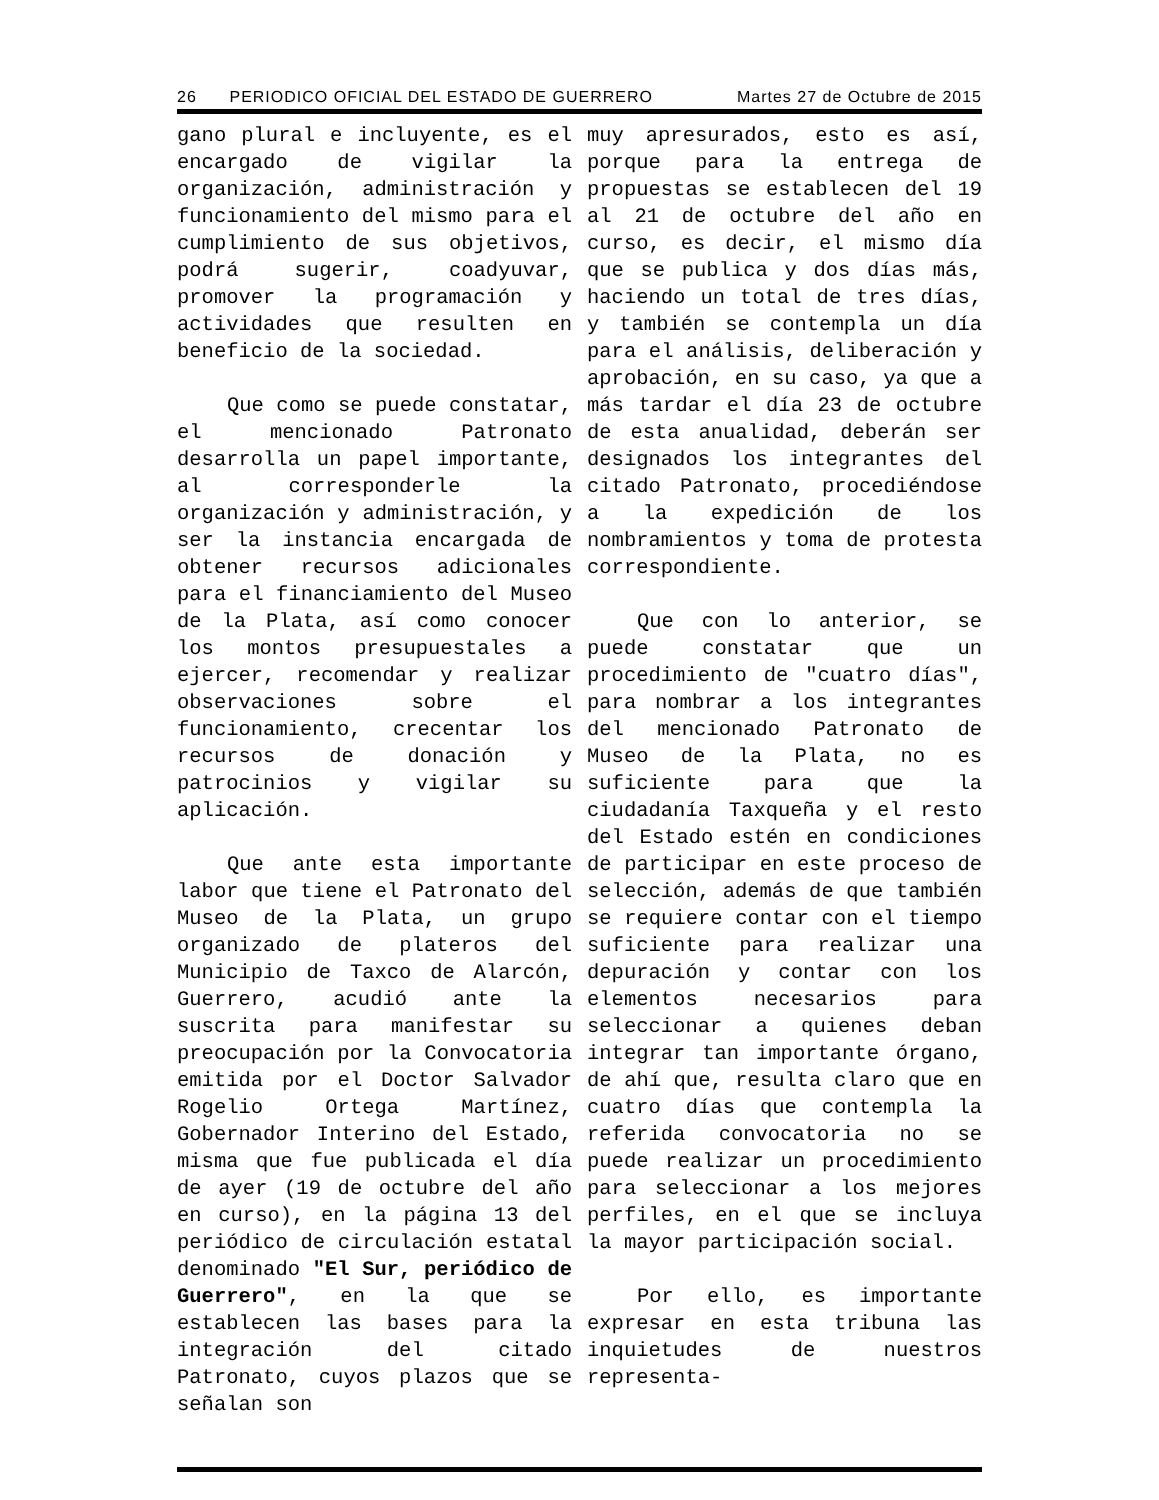26 PERIODICO OFICIAL DEL ESTADO DE GUERRERO Martes 27 de Octubre de 2015
gano plural e incluyente, es el encargado de vigilar la organización, administración y funcionamiento del mismo para el cumplimiento de sus objetivos, podrá sugerir, coadyuvar, promover la programación y actividades que resulten en beneficio de la sociedad.
Que como se puede constatar, el mencionado Patronato desarrolla un papel importante, al corresponderle la organización y administración, y ser la instancia encargada de obtener recursos adicionales para el financiamiento del Museo de la Plata, así como conocer los montos presupuestales a ejercer, recomendar y realizar observaciones sobre el funcionamiento, crecentar los recursos de donación y patrocinios y vigilar su aplicación.
Que ante esta importante labor que tiene el Patronato del Museo de la Plata, un grupo organizado de plateros del Municipio de Taxco de Alarcón, Guerrero, acudió ante la suscrita para manifestar su preocupación por la Convocatoria emitida por el Doctor Salvador Rogelio Ortega Martínez, Gobernador Interino del Estado, misma que fue publicada el día de ayer (19 de octubre del año en curso), en la página 13 del periódico de circulación estatal denominado "El Sur, periódico de Guerrero", en la que se establecen las bases para la integración del citado Patronato, cuyos plazos que se señalan son
muy apresurados, esto es así, porque para la entrega de propuestas se establecen del 19 al 21 de octubre del año en curso, es decir, el mismo día que se publica y dos días más, haciendo un total de tres días, y también se contempla un día para el análisis, deliberación y aprobación, en su caso, ya que a más tardar el día 23 de octubre de esta anualidad, deberán ser designados los integrantes del citado Patronato, procediéndose a la expedición de los nombramientos y toma de protesta correspondiente.
Que con lo anterior, se puede constatar que un procedimiento de "cuatro días", para nombrar a los integrantes del mencionado Patronato de Museo de la Plata, no es suficiente para que la ciudadanía Taxqueña y el resto del Estado estén en condiciones de participar en este proceso de selección, además de que también se requiere contar con el tiempo suficiente para realizar una depuración y contar con los elementos necesarios para seleccionar a quienes deban integrar tan importante órgano, de ahí que, resulta claro que en cuatro días que contempla la referida convocatoria no se puede realizar un procedimiento para seleccionar a los mejores perfiles, en el que se incluya la mayor participación social.
Por ello, es importante expresar en esta tribuna las inquietudes de nuestros representa-